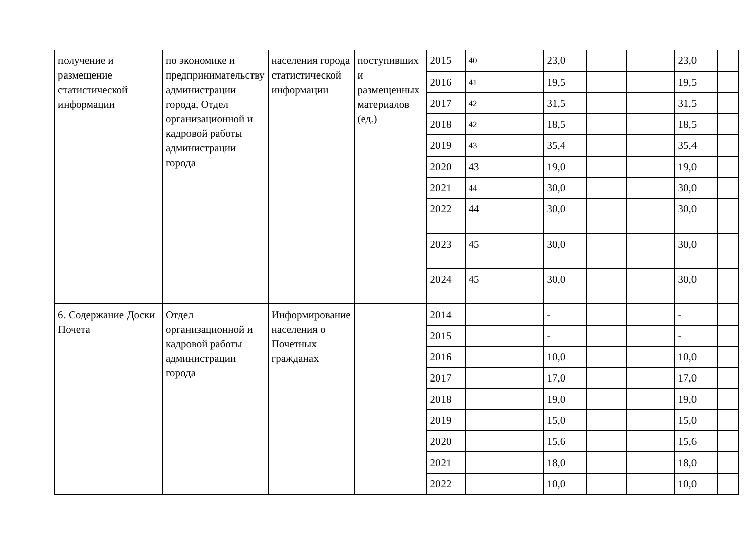| получение и размещение статистической информации | по экономике и предпринимательству администрации города, Отдел организационной и кадровой работы администрации города | населения города статистической информации | поступивших и размещенных материалов (ед.) | 2015 | 40 | 23,0 | | | 23,0 | |
| | | | | 2016 | 41 | 19,5 | | | 19,5 | |
| | | | | 2017 | 42 | 31,5 | | | 31,5 | |
| | | | | 2018 | 42 | 18,5 | | | 18,5 | |
| | | | | 2019 | 43 | 35,4 | | | 35,4 | |
| | | | | 2020 | 43 | 19,0 | | | 19,0 | |
| | | | | 2021 | 44 | 30,0 | | | 30,0 | |
| | | | | 2022 | 44 | 30,0 | | | 30,0 | |
| | | | | 2023 | 45 | 30,0 | | | 30,0 | |
| | | | | 2024 | 45 | 30,0 | | | 30,0 | |
| 6. Содержание Доски Почета | Отдел организационной и кадровой работы администрации города | Информирование населения о Почетных гражданах | | 2014 | | - | | | - | |
| | | | | 2015 | | - | | | - | |
| | | | | 2016 | | 10,0 | | | 10,0 | |
| | | | | 2017 | | 17,0 | | | 17,0 | |
| | | | | 2018 | | 19,0 | | | 19,0 | |
| | | | | 2019 | | 15,0 | | | 15,0 | |
| | | | | 2020 | | 15,6 | | | 15,6 | |
| | | | | 2021 | | 18,0 | | | 18,0 | |
| | | | | 2022 | | 10,0 | | | 10,0 | |